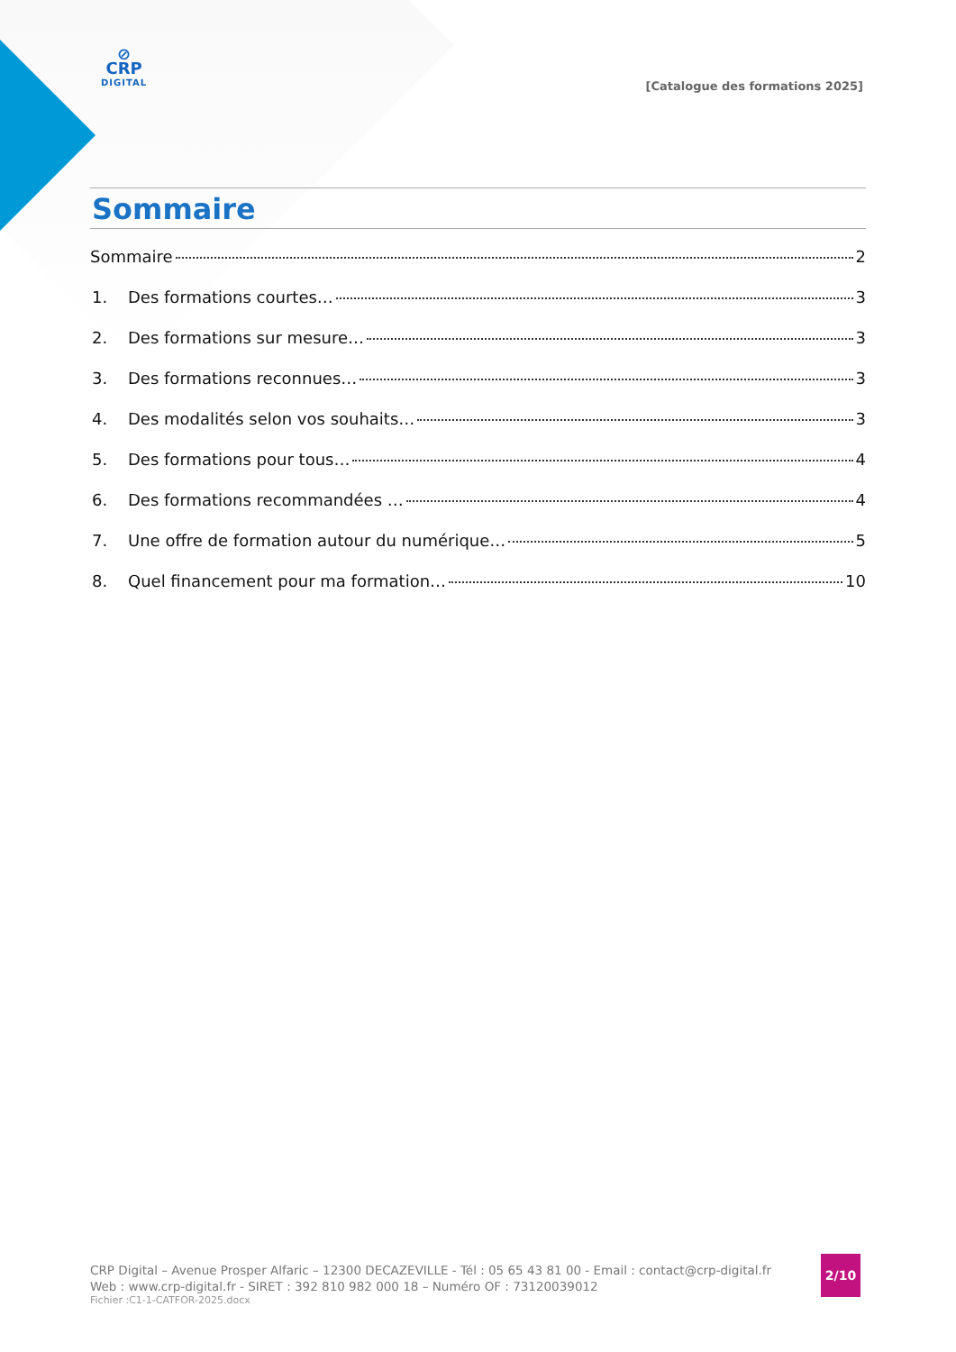⊘
CRP
DIGITAL
[Catalogue des formations 2025]
Sommaire
Sommaire 2
1. Des formations courtes… 3
2. Des formations sur mesure… 3
3. Des formations reconnues… 3
4. Des modalités selon vos souhaits… 3
5. Des formations pour tous… 4
6. Des formations recommandées … 4
7. Une offre de formation autour du numérique… 5
8. Quel financement pour ma formation… 10
CRP Digital – Avenue Prosper Alfaric – 12300 DECAZEVILLE - Tél : 05 65 43 81 00 - Email : contact@crp-digital.fr
Web : www.crp-digital.fr - SIRET : 392 810 982 000 18 – Numéro OF : 73120039012
Fichier :C1-1-CATFOR-2025.docx
2/10